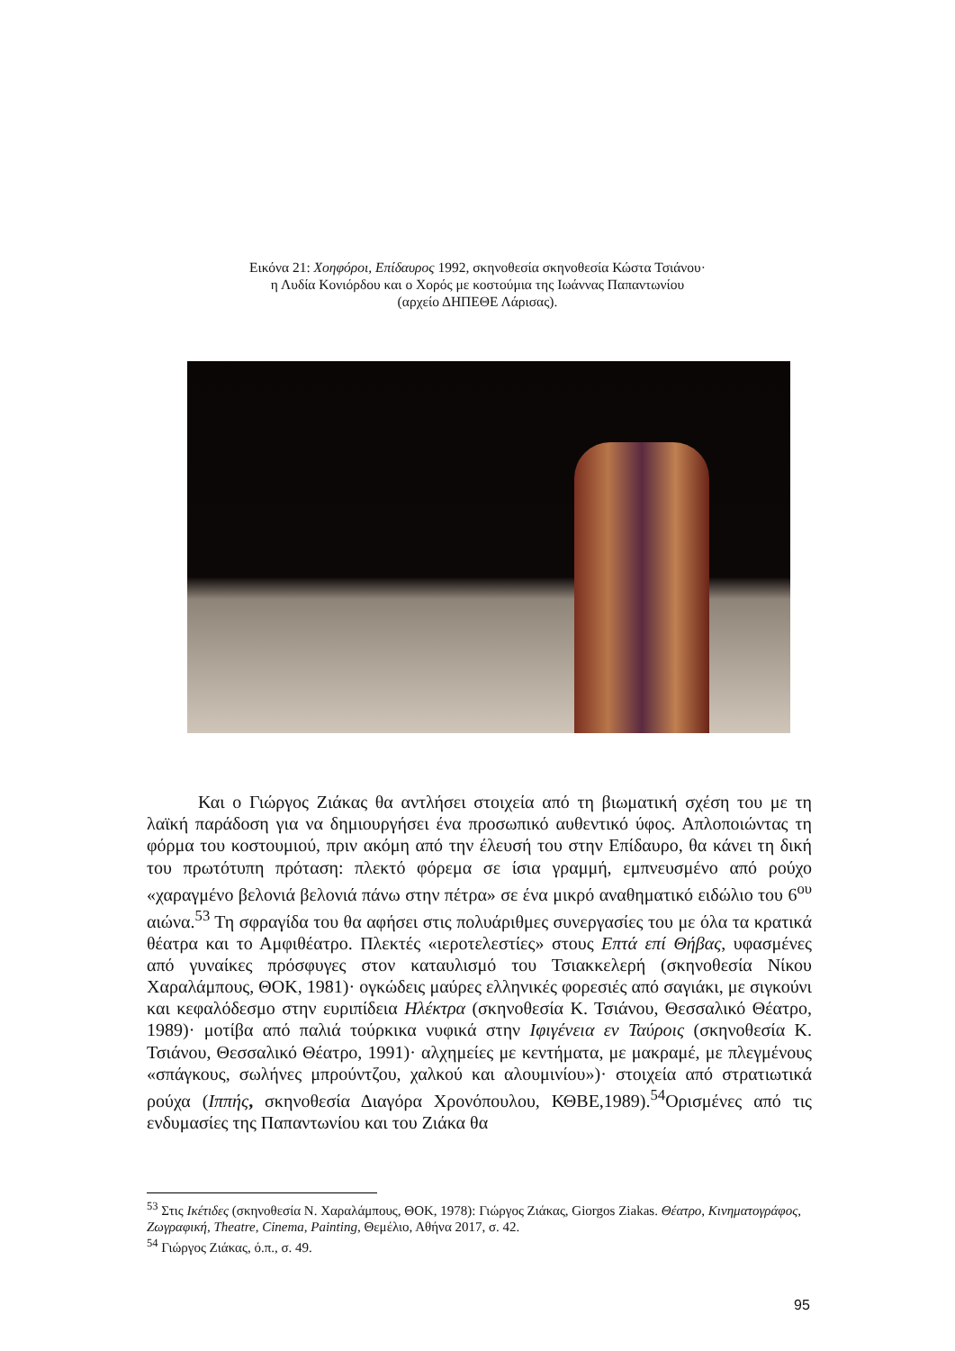Εικόνα 21: Χοηφόροι, Επίδαυρος 1992, σκηνοθεσία σκηνοθεσία Κώστα Τσιάνου·
η Λυδία Κονιόρδου και ο Χορός με κοστούμια της Ιωάννας Παπαντωνίου
(αρχείο ΔΗΠΕΘΕ Λάρισας).
Και ο Γιώργος Ζιάκας θα αντλήσει στοιχεία από τη βιωματική σχέση του με τη λαϊκή παράδοση για να δημιουργήσει ένα προσωπικό αυθεντικό ύφος. Απλοποιώντας τη φόρμα του κοστουμιού, πριν ακόμη από την έλευσή του στην Επίδαυρο, θα κάνει τη δική του πρωτότυπη πρόταση: πλεκτό φόρεμα σε ίσια γραμμή, εμπνευσμένο από ρούχο «χαραγμένο βελονιά βελονιά πάνω στην πέτρα» σε ένα μικρό αναθηματικό ειδώλιο του 6<sup>ου</sup> αιώνα.<sup>53</sup> Τη σφραγίδα του θα αφήσει στις πολυάριθμες συνεργασίες του με όλα τα κρατικά θέατρα και το Αμφιθέατρο. Πλεκτές «ιεροτελεστίες» στους Επτά επί Θήβας, υφασμένες από γυναίκες πρόσφυγες στον καταυλισμό του Τσιακκελερή (σκηνοθεσία Νίκου Χαραλάμπους, ΘΟΚ, 1981)· ογκώδεις μαύρες ελληνικές φορεσιές από σαγιάκι, με σιγκούνι και κεφαλόδεσμο στην ευριπίδεια Ηλέκτρα (σκηνοθεσία Κ. Τσιάνου, Θεσσαλικό Θέατρο, 1989)· μοτίβα από παλιά τούρκικα νυφικά στην Ιφιγένεια εν Ταύροις (σκηνοθεσία Κ. Τσιάνου, Θεσσαλικό Θέατρο, 1991)· αλχημείες με κεντήματα, με μακραμέ, με πλεγμένους «σπάγκους, σωλήνες μπρούντζου, χαλκού και αλουμινίου»)· στοιχεία από στρατιωτικά ρούχα (Ιππής, σκηνοθεσία Διαγόρα Χρονόπουλου, ΚΘΒΕ,1989).<sup>54</sup>Ορισμένες από τις ενδυμασίες της Παπαντωνίου και του Ζιάκα θα
<sup>53</sup> Στις Ικέτιδες (σκηνοθεσία Ν. Χαραλάμπους, ΘΟΚ, 1978): Γιώργος Ζιάκας, Giorgos Ziakas. Θέατρο, Κινηματογράφος, Ζωγραφική, Theatre, Cinema, Painting, Θεμέλιο, Αθήνα 2017, σ. 42.
<sup>54</sup> Γιώργος Ζιάκας, ό.π., σ. 49.
95